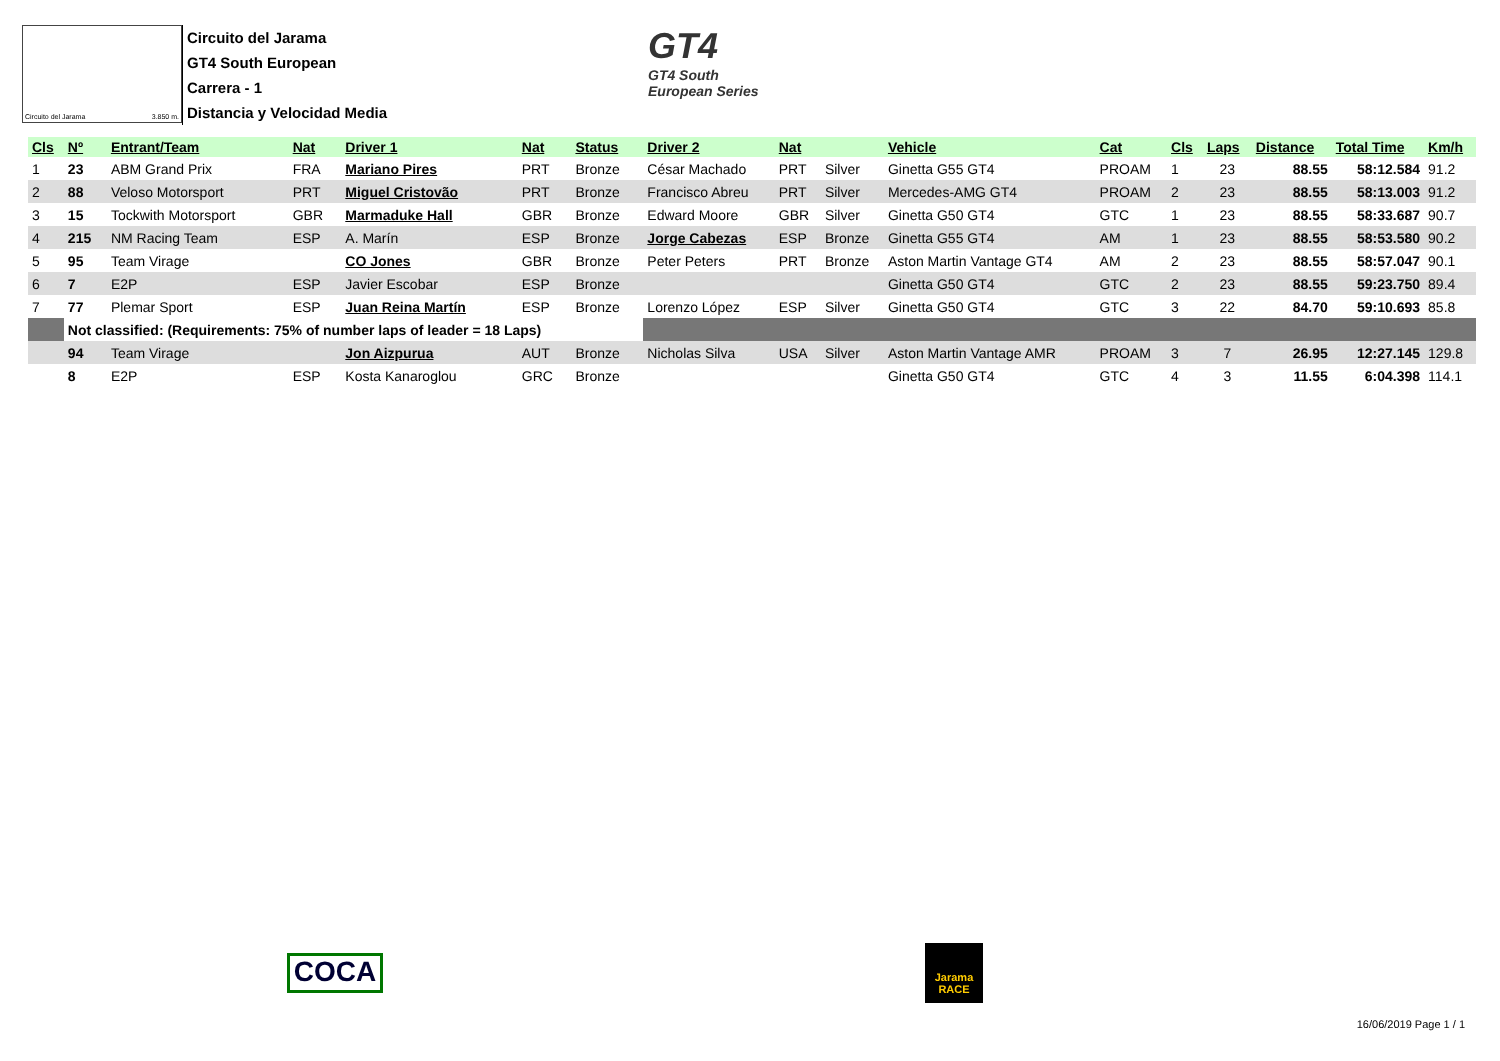Circuito del Jarama 3.850 m.
Circuito del Jarama
GT4 South European
Carrera - 1
Distancia y Velocidad Media
GT4
GT4 South
European Series
| Cls | Nº | Entrant/Team | Nat | Driver 1 | Nat | Status | Driver 2 | Nat | | Vehicle | Cat | Cls | Laps | Distance | Total Time | Km/h |
| --- | --- | --- | --- | --- | --- | --- | --- | --- | --- | --- | --- | --- | --- | --- | --- | --- |
| 1 | 23 | ABM Grand Prix | FRA | Mariano Pires | PRT | Bronze | César Machado | PRT | Silver | Ginetta G55 GT4 | PROAM | 1 | 23 | 88.55 | 58:12.584 | 91.2 |
| 2 | 88 | Veloso Motorsport | PRT | Miguel Cristovão | PRT | Bronze | Francisco Abreu | PRT | Silver | Mercedes-AMG GT4 | PROAM | 2 | 23 | 88.55 | 58:13.003 | 91.2 |
| 3 | 15 | Tockwith Motorsport | GBR | Marmaduke Hall | GBR | Bronze | Edward Moore | GBR | Silver | Ginetta G50 GT4 | GTC | 1 | 23 | 88.55 | 58:33.687 | 90.7 |
| 4 | 215 | NM Racing Team | ESP | A. Marín | ESP | Bronze | Jorge Cabezas | ESP | Bronze | Ginetta G55 GT4 | AM | 1 | 23 | 88.55 | 58:53.580 | 90.2 |
| 5 | 95 | Team Virage | | CO Jones | GBR | Bronze | Peter Peters | PRT | Bronze | Aston Martin Vantage GT4 | AM | 2 | 23 | 88.55 | 58:57.047 | 90.1 |
| 6 | 7 | E2P | ESP | Javier Escobar | ESP | Bronze | | | | Ginetta G50 GT4 | GTC | 2 | 23 | 88.55 | 59:23.750 | 89.4 |
| 7 | 77 | Plemar Sport | ESP | Juan Reina Martín | ESP | Bronze | Lorenzo López | ESP | Silver | Ginetta G50 GT4 | GTC | 3 | 22 | 84.70 | 59:10.693 | 85.8 |
| | Not classified: (Requirements: 75% of number laps of leader = 18 Laps) | | | | | | | | | | | | | | | |
| | 94 | Team Virage | | Jon Aizpurua | AUT | Bronze | Nicholas Silva | USA | Silver | Aston Martin Vantage AMR | PROAM | 3 | 7 | 26.95 | 12:27.145 | 129.8 |
| | 8 | E2P | ESP | Kosta Kanaroglou | GRC | Bronze | | | | Ginetta G50 GT4 | GTC | 4 | 3 | 11.55 | 6:04.398 | 114.1 |
COCA
Jarama
RACE
16/06/2019 Page 1 / 1